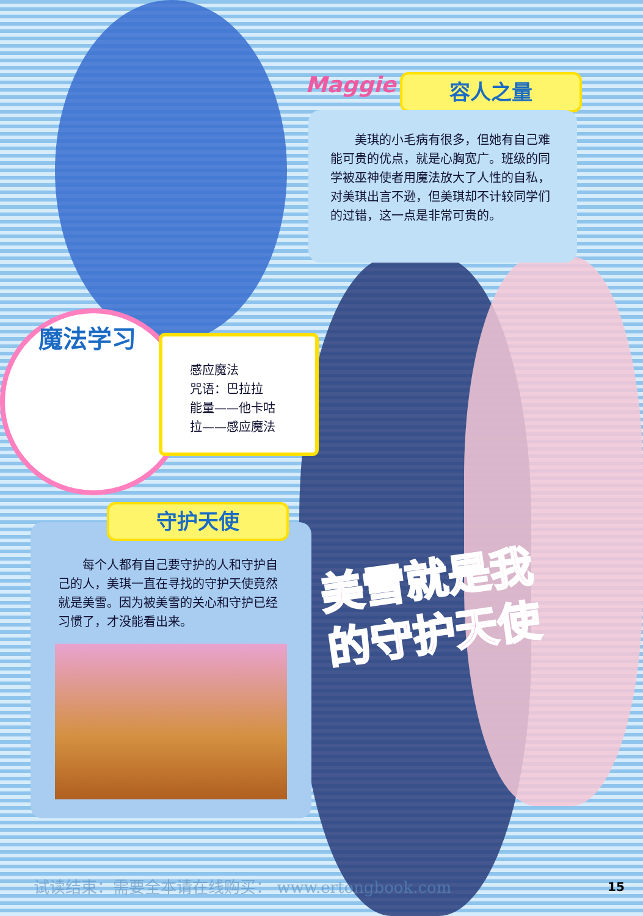Maggie 容人之量
　　美琪的小毛病有很多，但她有自己难能可贵的优点，就是心胸宽广。班级的同学被巫神使者用魔法放大了人性的自私，对美琪出言不逊，但美琪却不计较同学们的过错，这一点是非常可贵的。
魔法学习
感应魔法
咒语：巴拉拉
能量——他卡咕
拉——感应魔法
　　每个人都有自己要守护的人和守护自己的人，美琪一直在寻找的守护天使竟然就是美雪。因为被美雪的关心和守护已经习惯了，才没能看出来。
守护天使
美雪就是我
的守护天使
试读结束：需要全本请在线购买： www.ertongbook.com
15